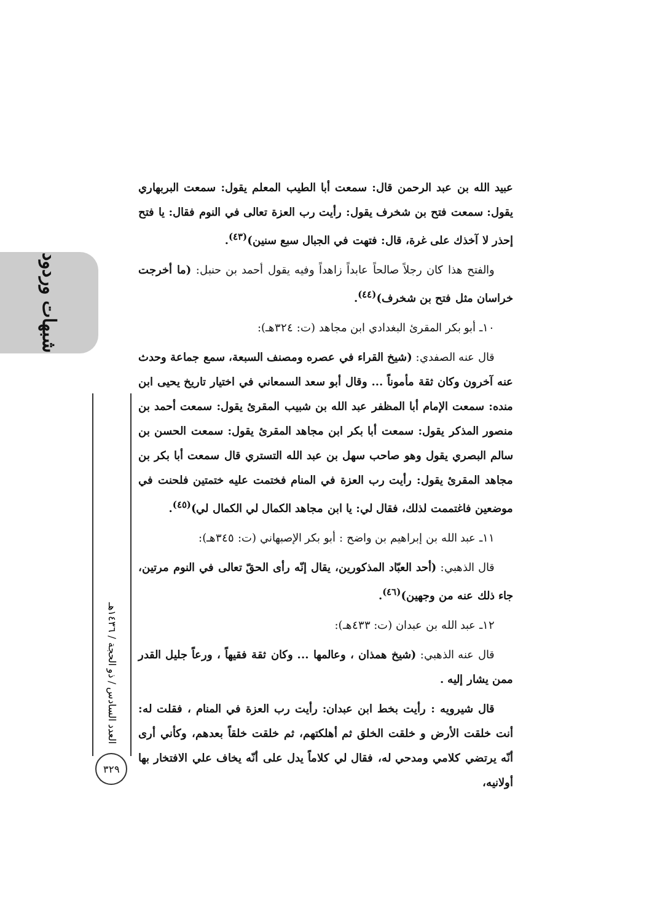عبيد الله بن عبد الرحمن قال: سمعت أبا الطيب المعلم يقول: سمعت البربهاري يقول: سمعت فتح بن شخرف يقول: رأيت رب العزة تعالى في النوم فقال: يا فتح إحذر لا آخذك على غرة، قال: فتهت في الجبال سبع سنين)<sup>(٤٣)</sup>.
والفتح هذا كان رجلاً صالحاً عابداً زاهداً وفيه يقول أحمد بن حنبل: (ما أخرجت خراسان مثل فتح بن شخرف)<sup>(٤٤)</sup>.
١٠ـ أبو بكر المقرئ البغدادي ابن مجاهد (ت: ٣٢٤هـ):
قال عنه الصفدي: (شيخ القراء في عصره ومصنف السبعة، سمع جماعة وحدث عنه آخرون وكان ثقة مأموناً ... وقال أبو سعد السمعاني في اختيار تاريخ يحيى ابن منده: سمعت الإمام أبا المظفر عبد الله بن شبيب المقرئ يقول: سمعت أحمد بن منصور المذكر يقول: سمعت أبا بكر ابن مجاهد المقرئ يقول: سمعت الحسن بن سالم البصري يقول وهو صاحب سهل بن عبد الله التستري قال سمعت أبا بكر بن مجاهد المقرئ يقول: رأيت رب العزة في المنام فختمت عليه ختمتين فلحنت في موضعين فاغتممت لذلك، فقال لي: يا ابن مجاهد الكمال لي الكمال لي)<sup>(٤٥)</sup>.
١١ـ عبد الله بن إبراهيم بن واضح : أبو بكر الإصبهاني (ت: ٣٤٥هـ):
قال الذهبي: (أحد العبّاد المذكورين، يقال إنّه رأى الحقّ تعالى في النوم مرتين، جاء ذلك عنه من وجهين)<sup>(٤٦)</sup>.
١٢ـ عبد الله بن عبدان (ت: ٤٣٣هـ):
قال عنه الذهبي: (شيخ همذان ، وعالمها ... وكان ثقة فقيهاً ، ورعاً جليل القدر ممن يشار إليه .
قال شيرويه : رأيت بخط ابن عبدان: رأيت رب العزة في المنام ، فقلت له: أنت خلقت الأرض و خلقت الخلق ثم أهلكتهم، ثم خلقت خلقاً بعدهم، وكأني أرى أنّه يرتضي كلامي ومدحي له، فقال لي كلاماً يدل على أنّه يخاف علي الافتخار بها أولانيه،
شبهات وردود
العدد السادس / ذو الحجة / ١٤٣٦هـ
٣٢٩